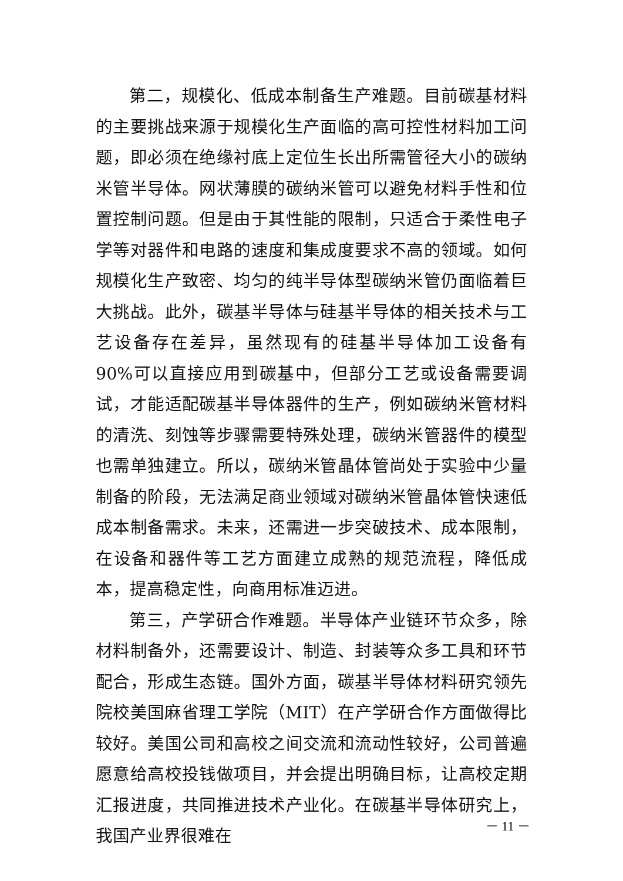第二，规模化、低成本制备生产难题。目前碳基材料的主要挑战来源于规模化生产面临的高可控性材料加工问题，即必须在绝缘衬底上定位生长出所需管径大小的碳纳米管半导体。网状薄膜的碳纳米管可以避免材料手性和位置控制问题。但是由于其性能的限制，只适合于柔性电子学等对器件和电路的速度和集成度要求不高的领域。如何规模化生产致密、均匀的纯半导体型碳纳米管仍面临着巨大挑战。此外，碳基半导体与硅基半导体的相关技术与工艺设备存在差异，虽然现有的硅基半导体加工设备有 90%可以直接应用到碳基中，但部分工艺或设备需要调试，才能适配碳基半导体器件的生产，例如碳纳米管材料的清洗、刻蚀等步骤需要特殊处理，碳纳米管器件的模型也需单独建立。所以，碳纳米管晶体管尚处于实验中少量制备的阶段，无法满足商业领域对碳纳米管晶体管快速低成本制备需求。未来，还需进一步突破技术、成本限制，在设备和器件等工艺方面建立成熟的规范流程，降低成本，提高稳定性，向商用标准迈进。
第三，产学研合作难题。半导体产业链环节众多，除材料制备外，还需要设计、制造、封装等众多工具和环节配合，形成生态链。国外方面，碳基半导体材料研究领先院校美国麻省理工学院（MIT）在产学研合作方面做得比较好。美国公司和高校之间交流和流动性较好，公司普遍愿意给高校投钱做项目，并会提出明确目标，让高校定期汇报进度，共同推进技术产业化。在碳基半导体研究上，我国产业界很难在
－ 11 －